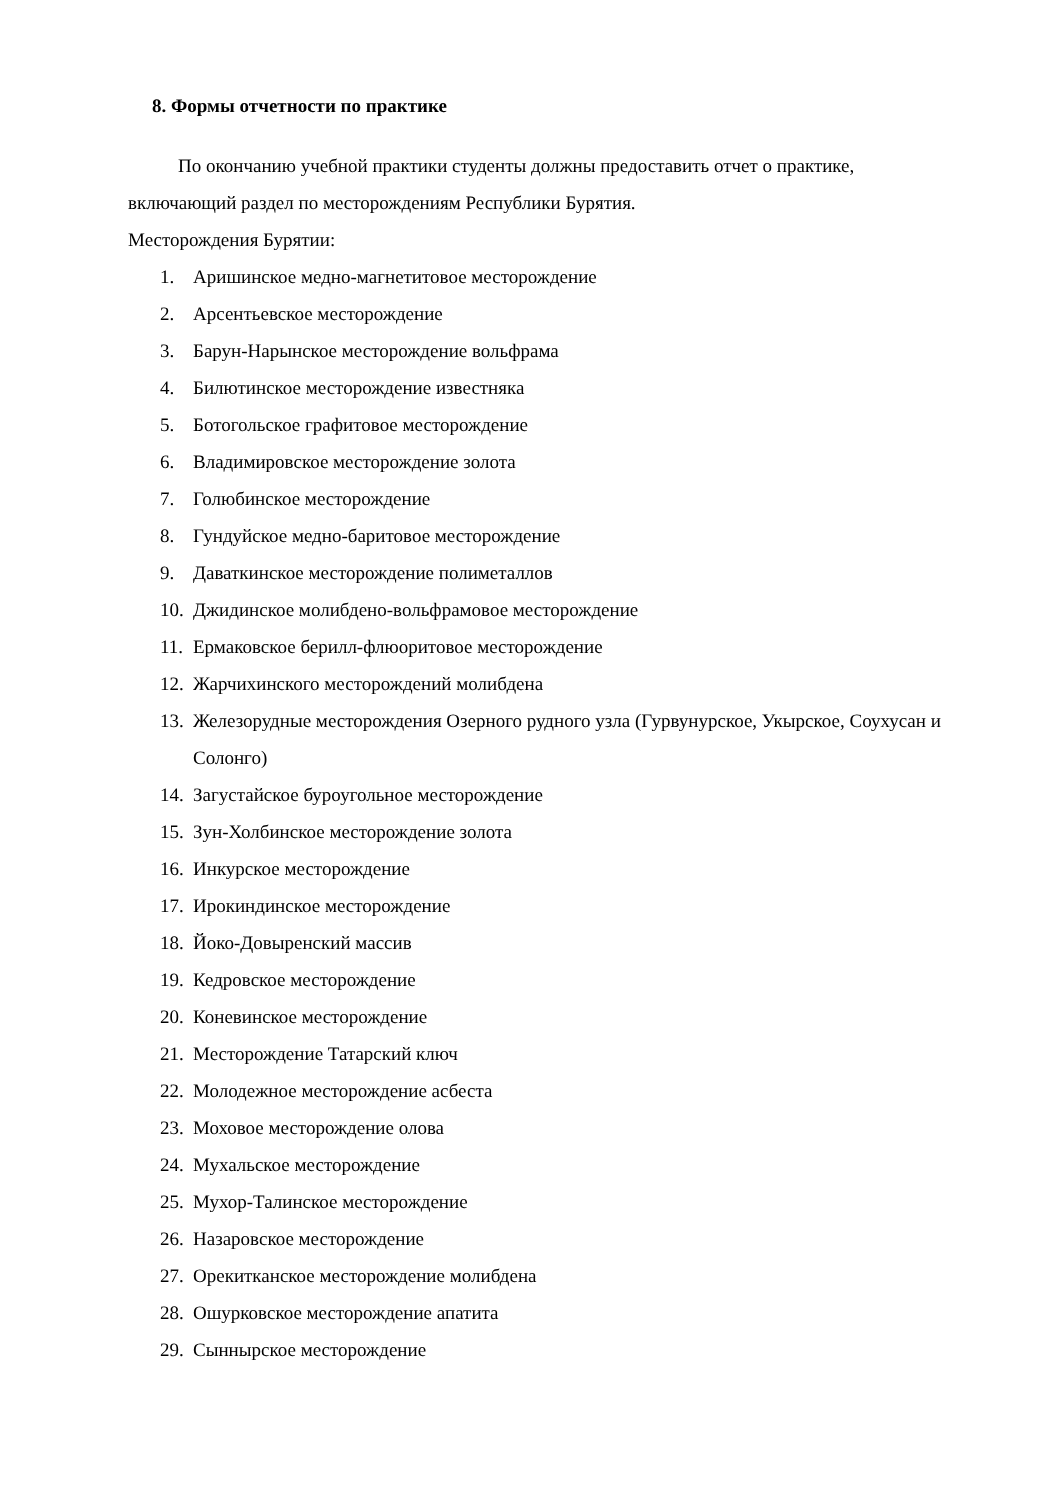8. Формы отчетности по практике
По окончанию учебной практики студенты должны предоставить отчет о практике, включающий раздел по месторождениям Республики Бурятия.
Месторождения Бурятии:
1. Аришинское медно-магнетитовое месторождение
2. Арсентьевское месторождение
3. Барун-Нарынское месторождение вольфрама
4. Билютинское месторождение известняка
5. Ботогольское графитовое месторождение
6. Владимировское месторождение золота
7. Голюбинское месторождение
8. Гундуйское медно-баритовое месторождение
9. Даваткинское месторождение полиметаллов
10. Джидинское молибдено-вольфрамовое месторождение
11. Ермаковское берилл-флюоритовое месторождение
12. Жарчихинского месторождений молибдена
13. Железорудные месторождения Озерного рудного узла (Гурвунурское, Укырское, Соухусан и Солонго)
14. Загустайское буроугольное месторождение
15. Зун-Холбинское месторождение золота
16. Инкурское месторождение
17. Ирокиндинское месторождение
18. Йоко-Довыренский массив
19. Кедровское месторождение
20. Коневинское месторождение
21. Месторождение Татарский ключ
22. Молодежное месторождение асбеста
23. Моховое месторождение олова
24. Мухальское месторождение
25. Мухор-Талинское месторождение
26. Назаровское месторождение
27. Орекитканское месторождение молибдена
28. Ошурковское месторождение апатита
29. Сыннырское месторождение